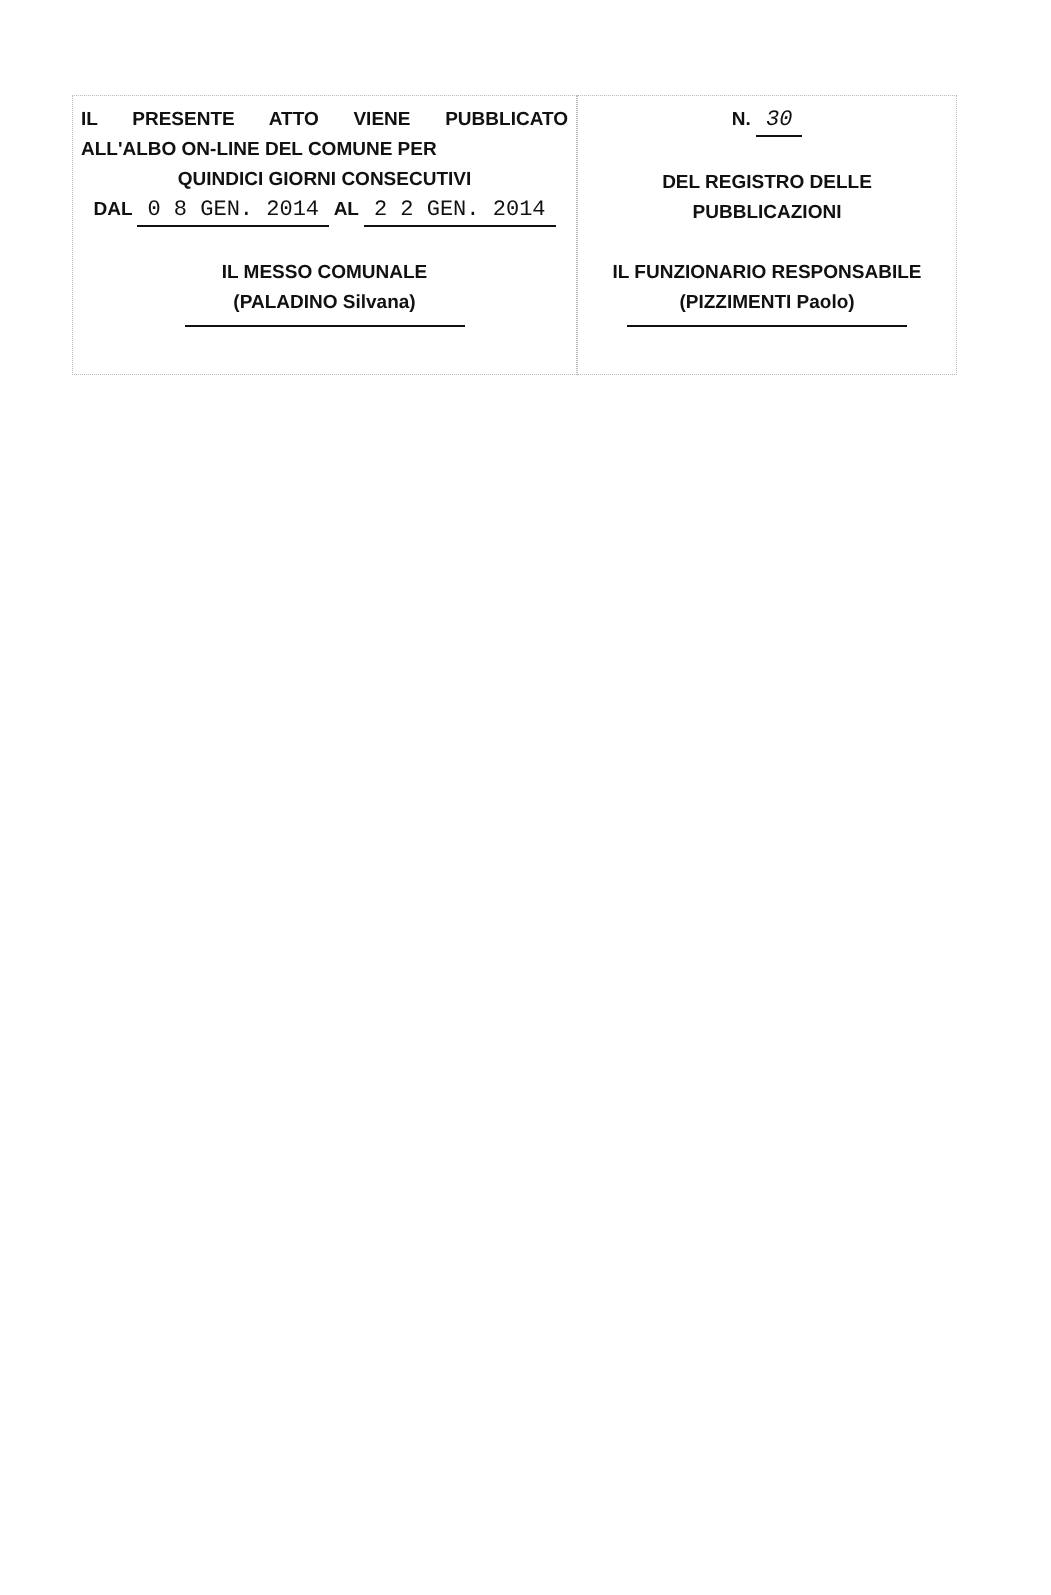IL PRESENTE ATTO VIENE PUBBLICATO
ALL'ALBO ON-LINE DEL COMUNE PER
QUINDICI GIORNI CONSECUTIVI
DAL 0 8 GEN. 2014 AL 2 2 GEN. 2014
IL MESSO COMUNALE
(PALADINO Silvana)
N. 30
DEL REGISTRO DELLE
PUBBLICAZIONI
IL FUNZIONARIO RESPONSABILE
(PIZZIMENTI Paolo)